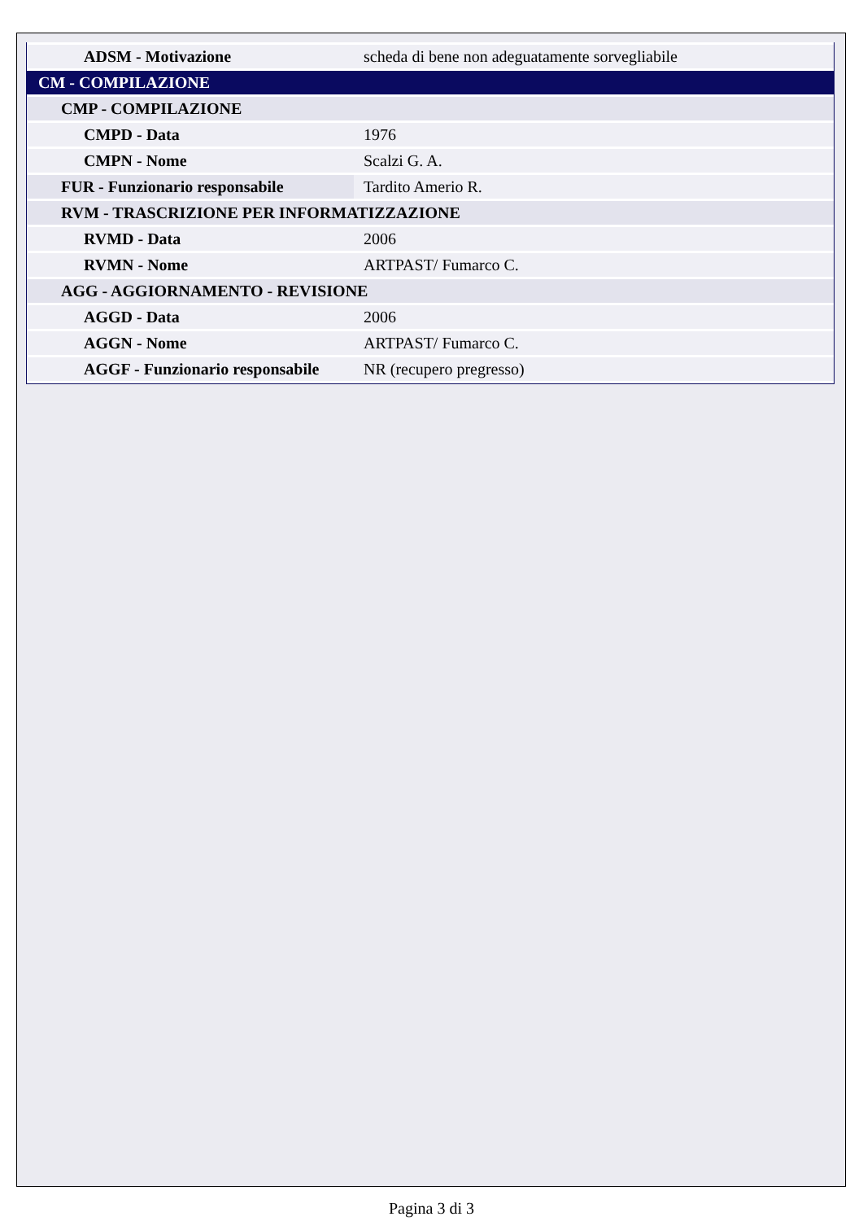| ADSM - Motivazione | scheda di bene non adeguatamente sorvegliabile |
| CM - COMPILAZIONE | |
| CMP - COMPILAZIONE | |
| CMPD - Data | 1976 |
| CMPN - Nome | Scalzi G. A. |
| FUR - Funzionario responsabile | Tardito Amerio R. |
| RVM - TRASCRIZIONE PER INFORMATIZZAZIONE | |
| RVMD - Data | 2006 |
| RVMN - Nome | ARTPAST/ Fumarco C. |
| AGG - AGGIORNAMENTO - REVISIONE | |
| AGGD - Data | 2006 |
| AGGN - Nome | ARTPAST/ Fumarco C. |
| AGGF - Funzionario responsabile | NR (recupero pregresso) |
Pagina 3 di 3